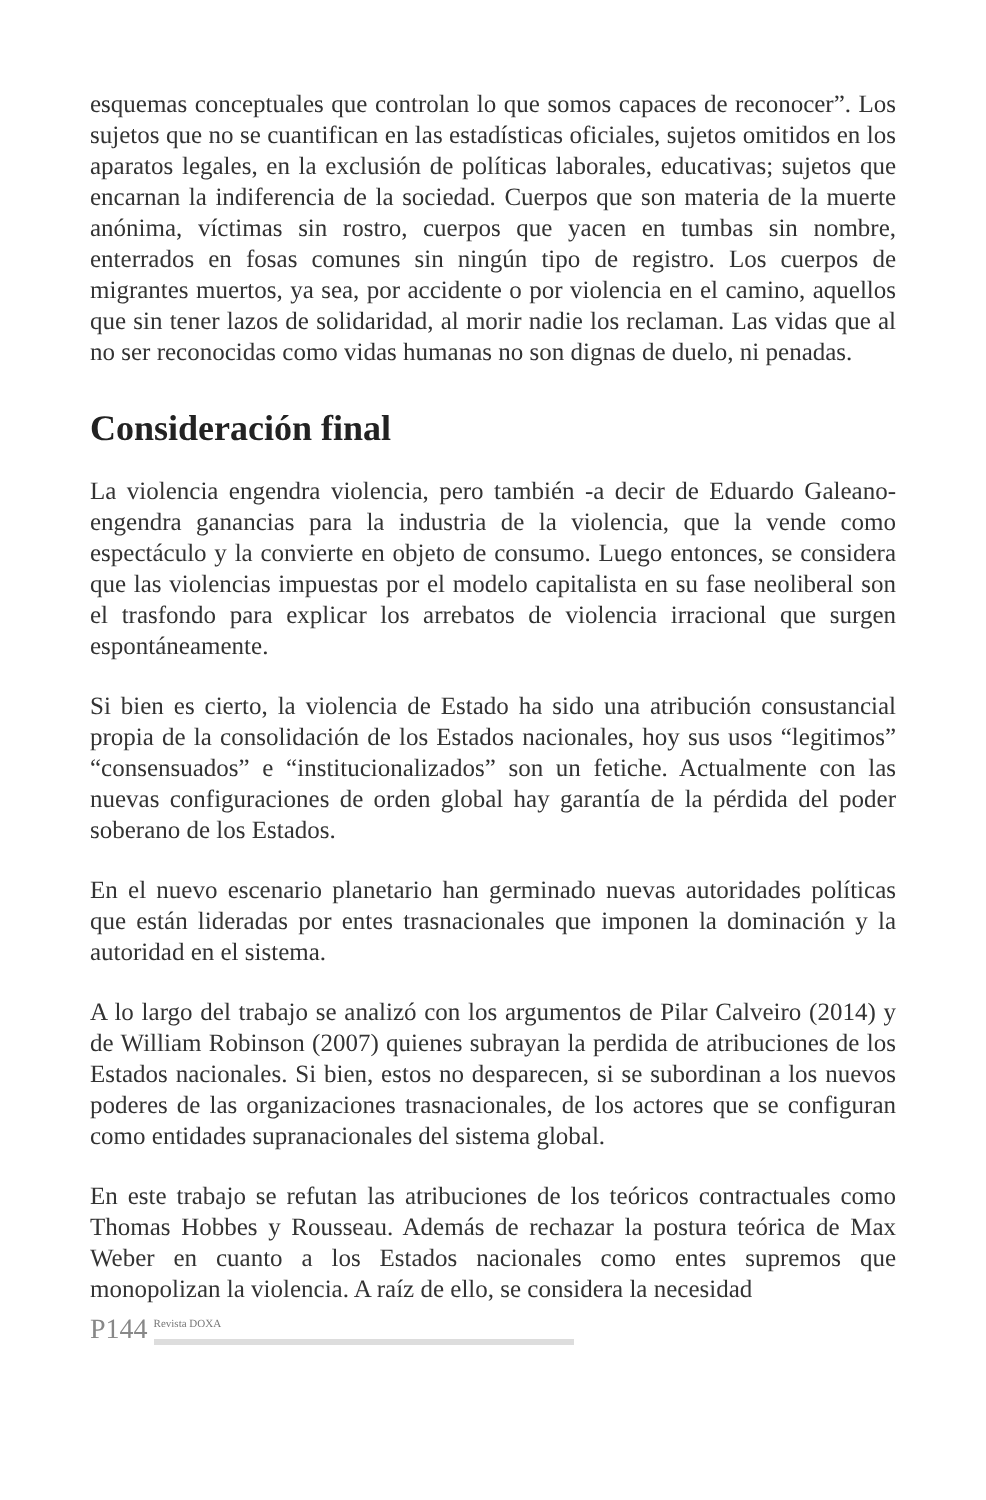esquemas conceptuales que controlan lo que somos capaces de reconocer”. Los sujetos que no se cuantifican en las estadísticas oficiales, sujetos omitidos en los aparatos legales, en la exclusión de políticas laborales, educativas; sujetos que encarnan la indiferencia de la sociedad. Cuerpos que son materia de la muerte anónima, víctimas sin rostro, cuerpos que yacen en tumbas sin nombre, enterrados en fosas comunes sin ningún tipo de registro. Los cuerpos de migrantes muertos, ya sea, por accidente o por violencia en el camino, aquellos que sin tener lazos de solidaridad, al morir nadie los reclaman. Las vidas que al no ser reconocidas como vidas humanas no son dignas de duelo, ni penadas.
Consideración final
La violencia engendra violencia, pero también -a decir de Eduardo Galeano- engendra ganancias para la industria de la violencia, que la vende como espectáculo y la convierte en objeto de consumo. Luego entonces, se considera que las violencias impuestas por el modelo capitalista en su fase neoliberal son el trasfondo para explicar los arrebatos de violencia irracional que surgen espontáneamente.
Si bien es cierto, la violencia de Estado ha sido una atribución consustancial propia de la consolidación de los Estados nacionales, hoy sus usos “legitimos” “consensuados” e “institucionalizados” son un fetiche. Actualmente con las nuevas configuraciones de orden global hay garantía de la pérdida del poder soberano de los Estados.
En el nuevo escenario planetario han germinado nuevas autoridades políticas que están lideradas por entes trasnacionales que imponen la dominación y la autoridad en el sistema.
A lo largo del trabajo se analizó con los argumentos de Pilar Calveiro (2014) y de William Robinson (2007) quienes subrayan la perdida de atribuciones de los Estados nacionales. Si bien, estos no desparecen, si se subordinan a los nuevos poderes de las organizaciones trasnacionales, de los actores que se configuran como entidades supranacionales del sistema global.
En este trabajo se refutan las atribuciones de los teóricos contractuales como Thomas Hobbes y Rousseau. Además de rechazar la postura teórica de Max Weber en cuanto a los Estados nacionales como entes supremos que monopolizan la violencia. A raíz de ello, se considera la necesidad
P144 Revista DOXA